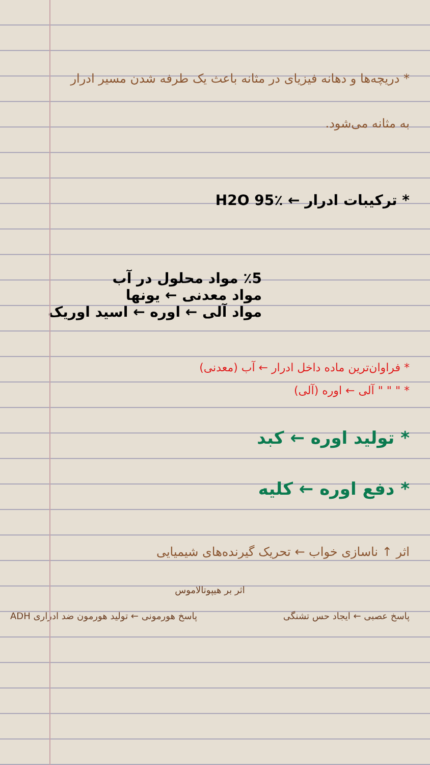* دریچه‌ها و دهانه فیزیای در مثانه باعث یک طرفه شدن مسیر ادرار
به مثانه می‌شود.
* ترکیبات ادرار ← ٪95 H2O
٪5 مواد محلول در آب
مواد معدنی ← یونها
مواد آلی ← اوره ← اسید اوریک
* فراوان‌ترین ماده داخل ادرار ← آب (معدنی)
* " " " آلی ← اوره (آلی)
* تولید اوره ← کبد
* دفع اوره ← کلیه
اثر ↑ ناسازی خواب ← تحریک گیرنده‌های شیمیایی
اثر بر هیپوتالاموس
پاسخ عصبی ← ایجاد حس تشنگی پاسخ هورمونی ← تولید هورمون ضد ادراری ADH